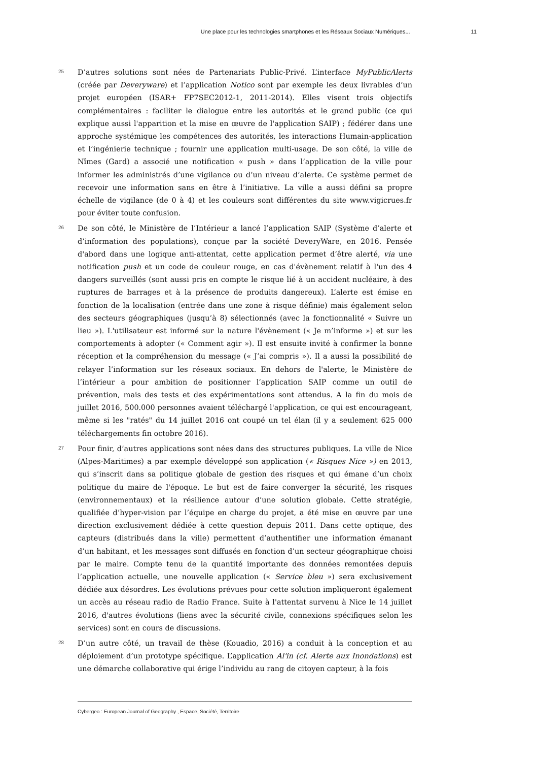Une place pour les technologies smartphones et les Réseaux Sociaux Numériques... 11
25
D’autres solutions sont nées de Partenariats Public-Privé. L’interface MyPublicAlerts (créée par Deveryware) et l’application Notico sont par exemple les deux livrables d’un projet européen (ISAR+ FP7SEC2012-1, 2011-2014). Elles visent trois objectifs complémentaires : faciliter le dialogue entre les autorités et le grand public (ce qui explique aussi l'apparition et la mise en œuvre de l'application SAIP) ; fédérer dans une approche systémique les compétences des autorités, les interactions Humain-application et l’ingénierie technique ; fournir une application multi-usage. De son côté, la ville de Nîmes (Gard) a associé une notification « push » dans l’application de la ville pour informer les administrés d’une vigilance ou d’un niveau d’alerte. Ce système permet de recevoir une information sans en être à l’initiative. La ville a aussi défini sa propre échelle de vigilance (de 0 à 4) et les couleurs sont différentes du site www.vigicrues.fr pour éviter toute confusion.
26
De son côté, le Ministère de l’Intérieur a lancé l’application SAIP (Système d’alerte et d’information des populations), conçue par la société DeveryWare, en 2016. Pensée d'abord dans une logique anti-attentat, cette application permet d’être alerté, via une notification push et un code de couleur rouge, en cas d'évènement relatif à l'un des 4 dangers surveillés (sont aussi pris en compte le risque lié à un accident nucléaire, à des ruptures de barrages et à la présence de produits dangereux). L’alerte est émise en fonction de la localisation (entrée dans une zone à risque définie) mais également selon des secteurs géographiques (jusqu’à 8) sélectionnés (avec la fonctionnalité « Suivre un lieu »). L'utilisateur est informé sur la nature l'évènement (« Je m’informe ») et sur les comportements à adopter (« Comment agir »). Il est ensuite invité à confirmer la bonne réception et la compréhension du message (« J’ai compris »). Il a aussi la possibilité de relayer l’information sur les réseaux sociaux. En dehors de l'alerte, le Ministère de l’intérieur a pour ambition de positionner l’application SAIP comme un outil de prévention, mais des tests et des expérimentations sont attendus. A la fin du mois de juillet 2016, 500.000 personnes avaient téléchargé l'application, ce qui est encourageant, même si les "ratés" du 14 juillet 2016 ont coupé un tel élan (il y a seulement 625 000 téléchargements fin octobre 2016).
27
Pour finir, d’autres applications sont nées dans des structures publiques. La ville de Nice (Alpes-Maritimes) a par exemple développé son application (« Risques Nice ») en 2013, qui s’inscrit dans sa politique globale de gestion des risques et qui émane d’un choix politique du maire de l'époque. Le but est de faire converger la sécurité, les risques (environnementaux) et la résilience autour d’une solution globale. Cette stratégie, qualifiée d’hyper-vision par l’équipe en charge du projet, a été mise en œuvre par une direction exclusivement dédiée à cette question depuis 2011. Dans cette optique, des capteurs (distribués dans la ville) permettent d’authentifier une information émanant d’un habitant, et les messages sont diffusés en fonction d’un secteur géographique choisi par le maire. Compte tenu de la quantité importante des données remontées depuis l’application actuelle, une nouvelle application (« Service bleu ») sera exclusivement dédiée aux désordres. Les évolutions prévues pour cette solution impliqueront également un accès au réseau radio de Radio France. Suite à l'attentat survenu à Nice le 14 juillet 2016, d'autres évolutions (liens avec la sécurité civile, connexions spécifiques selon les services) sont en cours de discussions.
28
D’un autre côté, un travail de thèse (Kouadio, 2016) a conduit à la conception et au déploiement d’un prototype spécifique. L’application Al'in (cf. Alerte aux Inondations) est une démarche collaborative qui érige l’individu au rang de citoyen capteur, à la fois
Cybergeo : European Journal of Geography , Espace, Société, Territoire